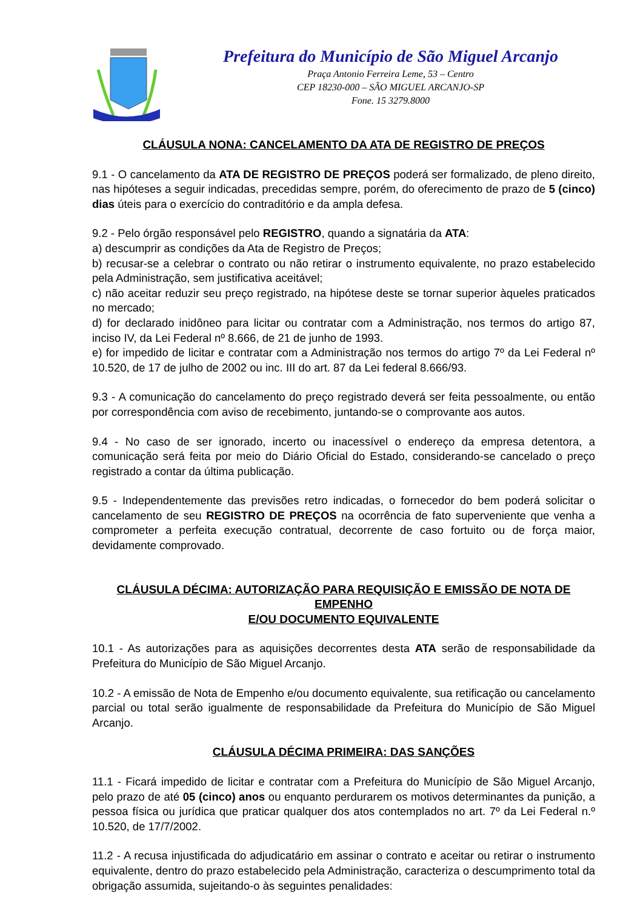Prefeitura do Município de São Miguel Arcanjo
Praça Antonio Ferreira Leme, 53 – Centro
CEP 18230-000 – SÃO MIGUEL ARCANJO-SP
Fone. 15 3279.8000
CLÁUSULA NONA: CANCELAMENTO DA ATA DE REGISTRO DE PREÇOS
9.1 - O cancelamento da ATA DE REGISTRO DE PREÇOS poderá ser formalizado, de pleno direito, nas hipóteses a seguir indicadas, precedidas sempre, porém, do oferecimento de prazo de 5 (cinco) dias úteis para o exercício do contraditório e da ampla defesa.
9.2 - Pelo órgão responsável pelo REGISTRO, quando a signatária da ATA:
a) descumprir as condições da Ata de Registro de Preços;
b) recusar-se a celebrar o contrato ou não retirar o instrumento equivalente, no prazo estabelecido pela Administração, sem justificativa aceitável;
c) não aceitar reduzir seu preço registrado, na hipótese deste se tornar superior àqueles praticados no mercado;
d) for declarado inidôneo para licitar ou contratar com a Administração, nos termos do artigo 87, inciso IV, da Lei Federal nº 8.666, de 21 de junho de 1993.
e) for impedido de licitar e contratar com a Administração nos termos do artigo 7º da Lei Federal nº 10.520, de 17 de julho de 2002 ou inc. III do art. 87 da Lei federal 8.666/93.
9.3 - A comunicação do cancelamento do preço registrado deverá ser feita pessoalmente, ou então por correspondência com aviso de recebimento, juntando-se o comprovante aos autos.
9.4 - No caso de ser ignorado, incerto ou inacessível o endereço da empresa detentora, a comunicação será feita por meio do Diário Oficial do Estado, considerando-se cancelado o preço registrado a contar da última publicação.
9.5 - Independentemente das previsões retro indicadas, o fornecedor do bem poderá solicitar o cancelamento de seu REGISTRO DE PREÇOS na ocorrência de fato superveniente que venha a comprometer a perfeita execução contratual, decorrente de caso fortuito ou de força maior, devidamente comprovado.
CLÁUSULA DÉCIMA: AUTORIZAÇÃO PARA REQUISIÇÃO E EMISSÃO DE NOTA DE EMPENHO
E/OU DOCUMENTO EQUIVALENTE
10.1 - As autorizações para as aquisições decorrentes desta ATA serão de responsabilidade da Prefeitura do Município de São Miguel Arcanjo.
10.2 - A emissão de Nota de Empenho e/ou documento equivalente, sua retificação ou cancelamento parcial ou total serão igualmente de responsabilidade da Prefeitura do Município de São Miguel Arcanjo.
CLÁUSULA DÉCIMA PRIMEIRA: DAS SANÇÕES
11.1 - Ficará impedido de licitar e contratar com a Prefeitura do Município de São Miguel Arcanjo, pelo prazo de até 05 (cinco) anos ou enquanto perdurarem os motivos determinantes da punição, a pessoa física ou jurídica que praticar qualquer dos atos contemplados no art. 7º da Lei Federal n.º 10.520, de 17/7/2002.
11.2 - A recusa injustificada do adjudicatário em assinar o contrato e aceitar ou retirar o instrumento equivalente, dentro do prazo estabelecido pela Administração, caracteriza o descumprimento total da obrigação assumida, sujeitando-o às seguintes penalidades: